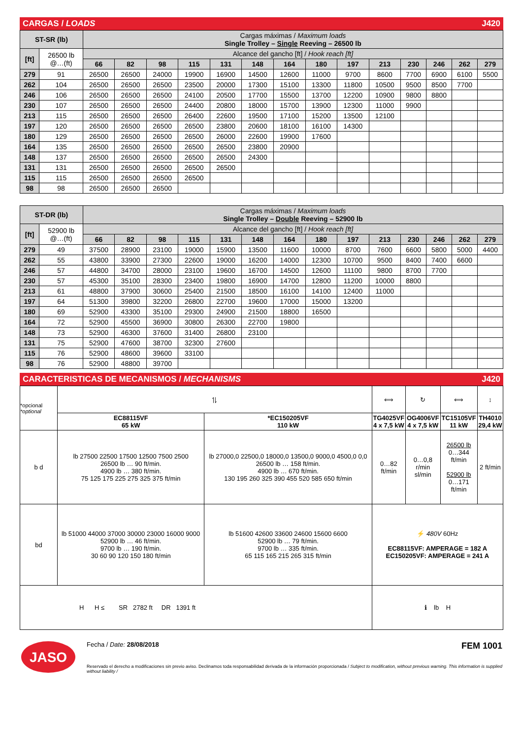CARGAS / LOADS J420
| ST-SR (lb) | | Cargas máximas / Maximum loads Single Trolley – Single Reeving – 26500 lb | | | | | | | | | | | | | |
| [ft] | 26500 lb @…(ft) | Alcance del gancho [ft] / Hook reach [ft] | | | | | | | | | | | | | |
| | | 66 | 82 | 98 | 115 | 131 | 148 | 164 | 180 | 197 | 213 | 230 | 246 | 262 | 279 |
| 279 | 91 | 26500 | 26500 | 24000 | 19900 | 16900 | 14500 | 12600 | 11000 | 9700 | 8600 | 7700 | 6900 | 6100 | 5500 |
| 262 | 104 | 26500 | 26500 | 26500 | 23500 | 20000 | 17300 | 15100 | 13300 | 11800 | 10500 | 9500 | 8500 | 7700 | |
| 246 | 106 | 26500 | 26500 | 26500 | 24100 | 20500 | 17700 | 15500 | 13700 | 12200 | 10900 | 9800 | 8800 | | |
| 230 | 107 | 26500 | 26500 | 26500 | 24400 | 20800 | 18000 | 15700 | 13900 | 12300 | 11000 | 9900 | | | |
| 213 | 115 | 26500 | 26500 | 26500 | 26400 | 22600 | 19500 | 17100 | 15200 | 13500 | 12100 | | | | |
| 197 | 120 | 26500 | 26500 | 26500 | 26500 | 23800 | 20600 | 18100 | 16100 | 14300 | | | | | |
| 180 | 129 | 26500 | 26500 | 26500 | 26500 | 26000 | 22600 | 19900 | 17600 | | | | | | |
| 164 | 135 | 26500 | 26500 | 26500 | 26500 | 26500 | 23800 | 20900 | | | | | | | |
| 148 | 137 | 26500 | 26500 | 26500 | 26500 | 26500 | 24300 | | | | | | | | |
| 131 | 131 | 26500 | 26500 | 26500 | 26500 | 26500 | | | | | | | | | |
| 115 | 115 | 26500 | 26500 | 26500 | 26500 | | | | | | | | | | |
| 98 | 98 | 26500 | 26500 | 26500 | | | | | | | | | | | |
| ST-DR (lb) | | Cargas máximas / Maximum loads Single Trolley – Double Reeving – 52900 lb | | | | | | | | | | | | | |
| [ft] | 52900 lb @…(ft) | Alcance del gancho [ft] / Hook reach [ft] | | | | | | | | | | | | | |
| | | 66 | 82 | 98 | 115 | 131 | 148 | 164 | 180 | 197 | 213 | 230 | 246 | 262 | 279 |
| 279 | 49 | 37500 | 28900 | 23100 | 19000 | 15900 | 13500 | 11600 | 10000 | 8700 | 7600 | 6600 | 5800 | 5000 | 4400 |
| 262 | 55 | 43800 | 33900 | 27300 | 22600 | 19000 | 16200 | 14000 | 12300 | 10700 | 9500 | 8400 | 7400 | 6600 | |
| 246 | 57 | 44800 | 34700 | 28000 | 23100 | 19600 | 16700 | 14500 | 12600 | 11100 | 9800 | 8700 | 7700 | | |
| 230 | 57 | 45300 | 35100 | 28300 | 23400 | 19800 | 16900 | 14700 | 12800 | 11200 | 10000 | 8800 | | | |
| 213 | 61 | 48800 | 37900 | 30600 | 25400 | 21500 | 18500 | 16100 | 14100 | 12400 | 11000 | | | | |
| 197 | 64 | 51300 | 39800 | 32200 | 26800 | 22700 | 19600 | 17000 | 15000 | 13200 | | | | | |
| 180 | 69 | 52900 | 43300 | 35100 | 29300 | 24900 | 21500 | 18800 | 16500 | | | | | | |
| 164 | 72 | 52900 | 45500 | 36900 | 30800 | 26300 | 22700 | 19800 | | | | | | | |
| 148 | 73 | 52900 | 46300 | 37600 | 31400 | 26800 | 23100 | | | | | | | | |
| 131 | 75 | 52900 | 47600 | 38700 | 32300 | 27600 | | | | | | | | | |
| 115 | 76 | 52900 | 48600 | 39600 | 33100 | | | | | | | | | | |
| 98 | 76 | 52900 | 48800 | 39700 | | | | | | | | | | | |
CARACTERISTICAS DE MECANISMOS / MECHANISMS J420
| *opcional *optional | ⥮ | | ⟺ | ↻ | ⟺ | ↕ |
| | EC88115VF 65 kW | *EC150205VF 110 kW | TG4025VF 4 x 7,5 kW | OG4006VF 4 x 7,5 kW | TC15105VF 11 kW | TH4010 29,4 kW |
| b d | lb 27500 22500 17500 12500 7500 2500 26500 lb … 90 ft/min. 4900 lb … 380 ft/min. 75 125 175 225 275 325 375 ft/min | lb 27000,0 22500,0 18000,0 13500,0 9000,0 4500,0 0,0 26500 lb … 158 ft/min. 4900 lb … 670 ft/min. 130 195 260 325 390 455 520 585 650 ft/min | 0…82 ft/min | 0…0,8 r/min sl/min | 26500 lb 0…344 ft/min 52900 lb 0…171 ft/min | 2 ft/min |
| bd | lb 51000 44000 37000 30000 23000 16000 9000 52900 lb … 46 ft/min. 9700 lb … 190 ft/min. 30 60 90 120 150 180 ft/min | lb 51600 42600 33600 24600 15600 6600 52900 lb … 79 ft/min. 9700 lb … 335 ft/min. 65 115 165 215 265 315 ft/min | ⚡ 480V 60Hz EC88115VF: AMPERAGE = 182 A EC150205VF: AMPERAGE = 241 A | | | |
| H H ≤ SR 2782 ft DR 1391 ft | | | ℹ lb H | | | |
JASO
Fecha / Date: 28/08/2018 FEM 1001
Reservado el derecho a modificaciones sin previo aviso. Declinamos toda responsabilidad derivada de la información proporcionada / Subject to modification, without previous warning. This information is supplied without liability /